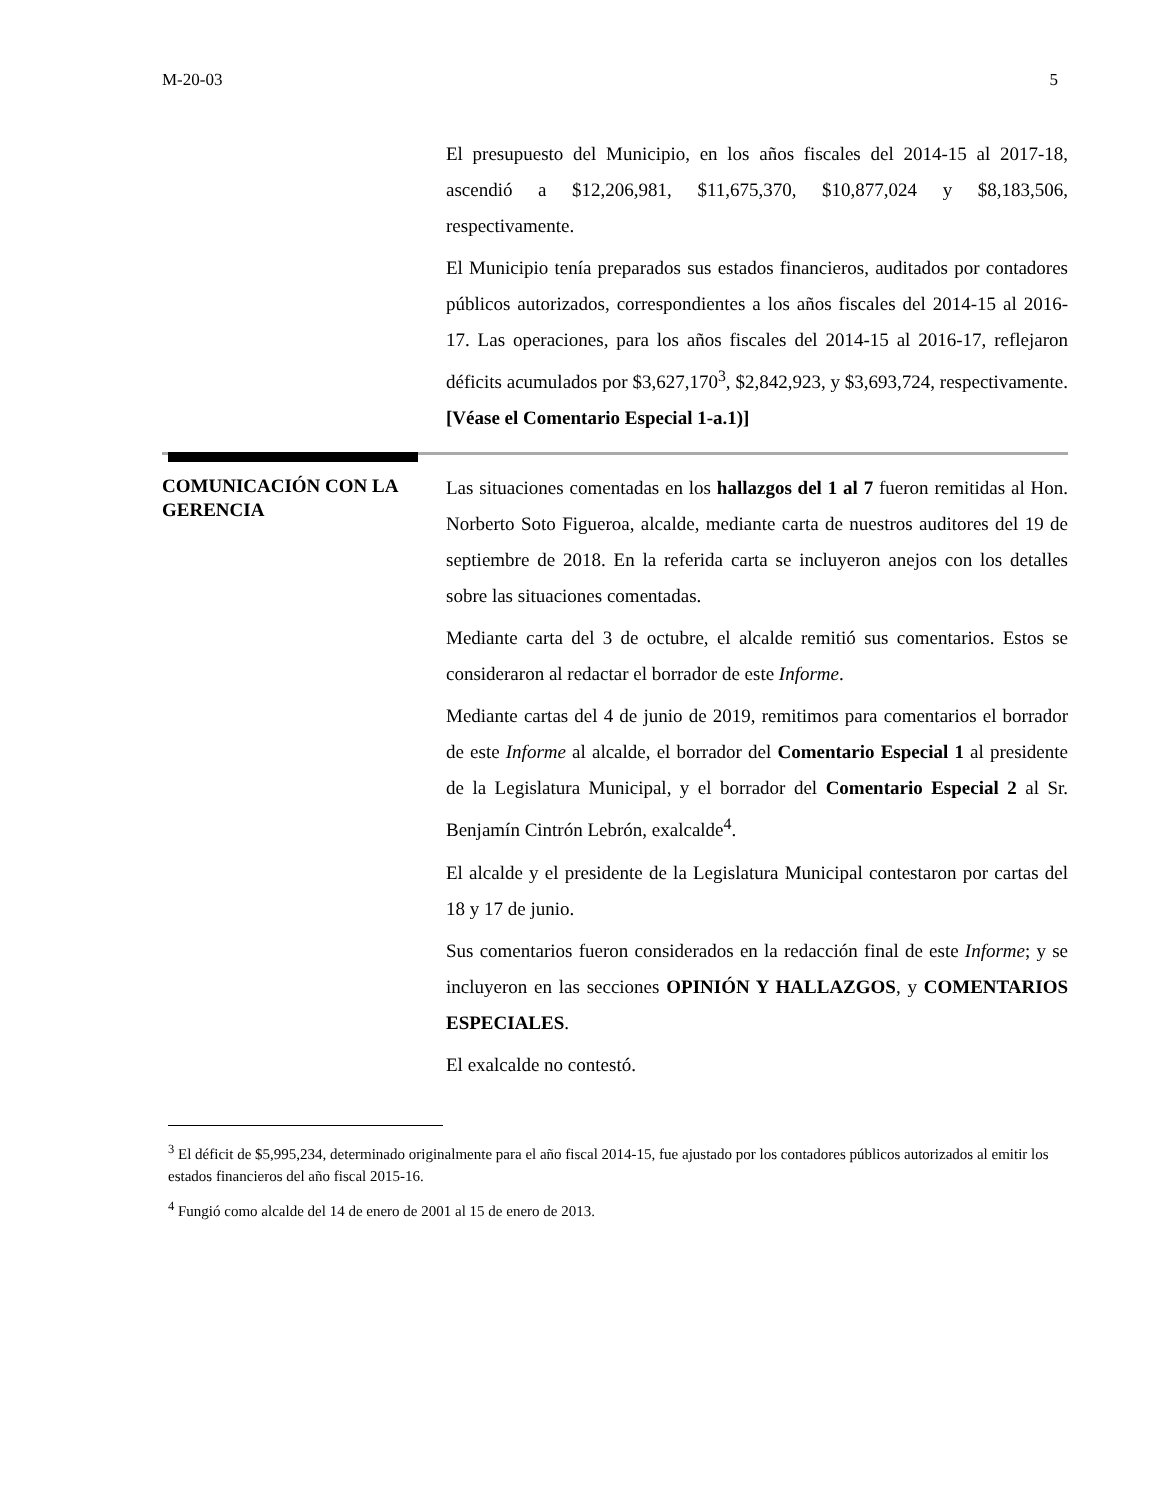M-20-03 5
El presupuesto del Municipio, en los años fiscales del 2014-15 al 2017-18, ascendió a $12,206,981, $11,675,370, $10,877,024 y $8,183,506, respectivamente.
El Municipio tenía preparados sus estados financieros, auditados por contadores públicos autorizados, correspondientes a los años fiscales del 2014-15 al 2016-17. Las operaciones, para los años fiscales del 2014-15 al 2016-17, reflejaron déficits acumulados por $3,627,170<sup>3</sup>, $2,842,923, y $3,693,724, respectivamente. [Véase el Comentario Especial 1-a.1)]
COMUNICACIÓN CON LA GERENCIA
Las situaciones comentadas en los hallazgos del 1 al 7 fueron remitidas al Hon. Norberto Soto Figueroa, alcalde, mediante carta de nuestros auditores del 19 de septiembre de 2018. En la referida carta se incluyeron anejos con los detalles sobre las situaciones comentadas.
Mediante carta del 3 de octubre, el alcalde remitió sus comentarios. Estos se consideraron al redactar el borrador de este Informe.
Mediante cartas del 4 de junio de 2019, remitimos para comentarios el borrador de este Informe al alcalde, el borrador del Comentario Especial 1 al presidente de la Legislatura Municipal, y el borrador del Comentario Especial 2 al Sr. Benjamín Cintrón Lebrón, exalcalde<sup>4</sup>.
El alcalde y el presidente de la Legislatura Municipal contestaron por cartas del 18 y 17 de junio.
Sus comentarios fueron considerados en la redacción final de este Informe; y se incluyeron en las secciones OPINIÓN Y HALLAZGOS, y COMENTARIOS ESPECIALES.
El exalcalde no contestó.
<sup>3</sup> El déficit de $5,995,234, determinado originalmente para el año fiscal 2014-15, fue ajustado por los contadores públicos autorizados al emitir los estados financieros del año fiscal 2015-16.
<sup>4</sup> Fungió como alcalde del 14 de enero de 2001 al 15 de enero de 2013.